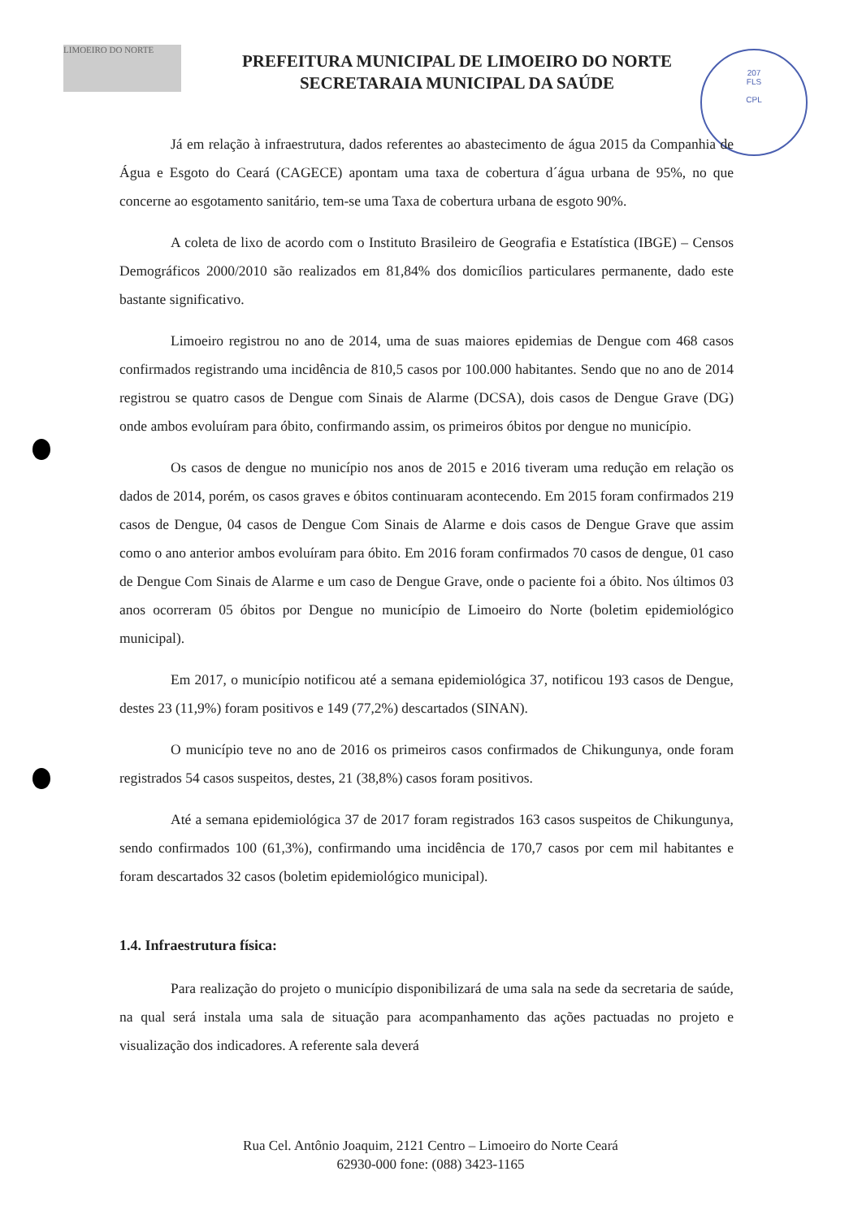LIMOEIRO DO NORTE
PREFEITURA MUNICIPAL DE LIMOEIRO DO NORTE
SECRETARAIA MUNICIPAL DA SAÚDE
207
FLS
CPL
Já em relação à infraestrutura, dados referentes ao abastecimento de água 2015 da Companhia de Água e Esgoto do Ceará (CAGECE) apontam uma taxa de cobertura d´água urbana de 95%, no que concerne ao esgotamento sanitário, tem-se uma Taxa de cobertura urbana de esgoto 90%.
A coleta de lixo de acordo com o Instituto Brasileiro de Geografia e Estatística (IBGE) – Censos Demográficos 2000/2010 são realizados em 81,84% dos domicílios particulares permanente, dado este bastante significativo.
Limoeiro registrou no ano de 2014, uma de suas maiores epidemias de Dengue com 468 casos confirmados registrando uma incidência de 810,5 casos por 100.000 habitantes. Sendo que no ano de 2014 registrou se quatro casos de Dengue com Sinais de Alarme (DCSA), dois casos de Dengue Grave (DG) onde ambos evoluíram para óbito, confirmando assim, os primeiros óbitos por dengue no município.
Os casos de dengue no município nos anos de 2015 e 2016 tiveram uma redução em relação os dados de 2014, porém, os casos graves e óbitos continuaram acontecendo. Em 2015 foram confirmados 219 casos de Dengue, 04 casos de Dengue Com Sinais de Alarme e dois casos de Dengue Grave que assim como o ano anterior ambos evoluíram para óbito. Em 2016 foram confirmados 70 casos de dengue, 01 caso de Dengue Com Sinais de Alarme e um caso de Dengue Grave, onde o paciente foi a óbito. Nos últimos 03 anos ocorreram 05 óbitos por Dengue no município de Limoeiro do Norte (boletim epidemiológico municipal).
Em 2017, o município notificou até a semana epidemiológica 37, notificou 193 casos de Dengue, destes 23 (11,9%) foram positivos e 149 (77,2%) descartados (SINAN).
O município teve no ano de 2016 os primeiros casos confirmados de Chikungunya, onde foram registrados 54 casos suspeitos, destes, 21 (38,8%) casos foram positivos.
Até a semana epidemiológica 37 de 2017 foram registrados 163 casos suspeitos de Chikungunya, sendo confirmados 100 (61,3%), confirmando uma incidência de 170,7 casos por cem mil habitantes e foram descartados 32 casos (boletim epidemiológico municipal).
1.4. Infraestrutura física:
Para realização do projeto o município disponibilizará de uma sala na sede da secretaria de saúde, na qual será instala uma sala de situação para acompanhamento das ações pactuadas no projeto e visualização dos indicadores. A referente sala deverá
Rua Cel. Antônio Joaquim, 2121 Centro – Limoeiro do Norte Ceará
62930-000 fone: (088) 3423-1165